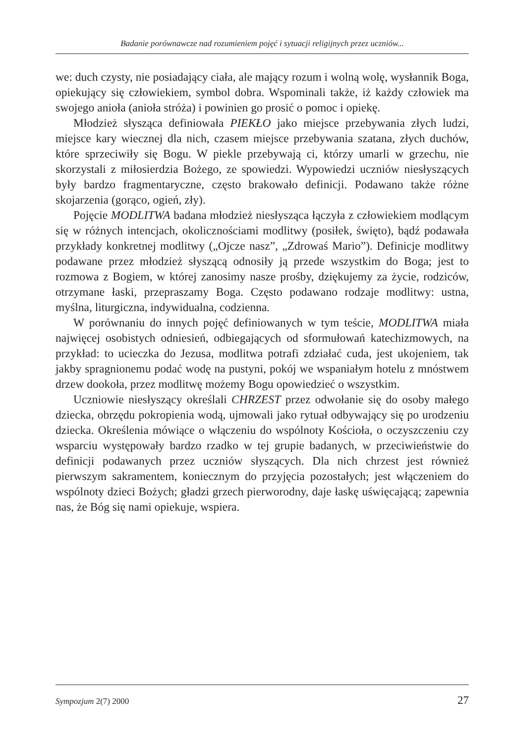Badanie porównawcze nad rozumieniem pojęć i sytuacji religijnych przez uczniów...
we: duch czysty, nie posiadający ciała, ale mający rozum i wolną wolę, wysłannik Boga, opiekujący się człowiekiem, symbol dobra. Wspominali także, iż każdy człowiek ma swojego anioła (anioła stróża) i powinien go prosić o pomoc i opiekę.
Młodzież słysząca definiowała PIEKŁO jako miejsce przebywania złych ludzi, miejsce kary wiecznej dla nich, czasem miejsce przebywania szatana, złych duchów, które sprzeciwiły się Bogu. W piekle przebywają ci, którzy umarli w grzechu, nie skorzystali z miłosierdzia Bożego, ze spowiedzi. Wypowiedzi uczniów niesłyszących były bardzo fragmentaryczne, często brakowało definicji. Podawano także różne skojarzenia (gorąco, ogień, zły).
Pojęcie MODLITWA badana młodzież niesłysząca łączyła z człowiekiem modlącym się w różnych intencjach, okolicznościami modlitwy (posiłek, święto), bądź podawała przykłady konkretnej modlitwy („Ojcze nasz”, „Zdrowaś Mario”). Definicje modlitwy podawane przez młodzież słyszącą odnosiły ją przede wszystkim do Boga; jest to rozmowa z Bogiem, w której zanosimy nasze prośby, dziękujemy za życie, rodziców, otrzymane łaski, przepraszamy Boga. Często podawano rodzaje modlitwy: ustna, myślna, liturgiczna, indywidualna, codzienna.
W porównaniu do innych pojęć definiowanych w tym teście, MODLITWA miała najwięcej osobistych odniesień, odbiegających od sformułowań katechizmowych, na przykład: to ucieczka do Jezusa, modlitwa potrafi zdziałać cuda, jest ukojeniem, tak jakby spragnionemu podać wodę na pustyni, pokój we wspaniałym hotelu z mnóstwem drzew dookoła, przez modlitwę możemy Bogu opowiedzieć o wszystkim.
Uczniowie niesłyszący określali CHRZEST przez odwołanie się do osoby małego dziecka, obrzędu pokropienia wodą, ujmowali jako rytuał odbywający się po urodzeniu dziecka. Określenia mówiące o włączeniu do wspólnoty Kościoła, o oczyszczeniu czy wsparciu występowały bardzo rzadko w tej grupie badanych, w przeciwieństwie do definicji podawanych przez uczniów słyszących. Dla nich chrzest jest również pierwszym sakramentem, koniecznym do przyjęcia pozostałych; jest włączeniem do wspólnoty dzieci Bożych; gładzi grzech pierworodny, daje łaskę uświęcającą; zapewnia nas, że Bóg się nami opiekuje, wspiera.
Sympozjum 2(7) 2000 27